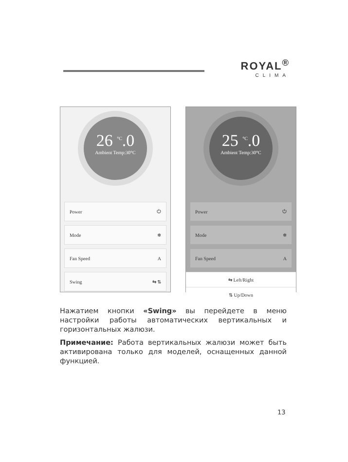ROYAL<sup>®</sup>
CLIMA
26 <sup>°C</sup>.0
Ambient Temp:30°C
Power ⏻
Mode ❄
Fan Speed A
Swing ⇆ ⇅
25 <sup>°C</sup>.0
Ambient Temp:30°C
Power ⏻
Mode ❄
Fan Speed A
⇆ Left/Right
⇅ Up/Down
Нажатием кнопки «Swing» вы перейдете в меню настройки работы автоматических вертикальных и горизонтальных жалюзи.
Примечание: Работа вертикальных жалюзи может быть активирована только для моделей, оснащенных данной функцией.
13